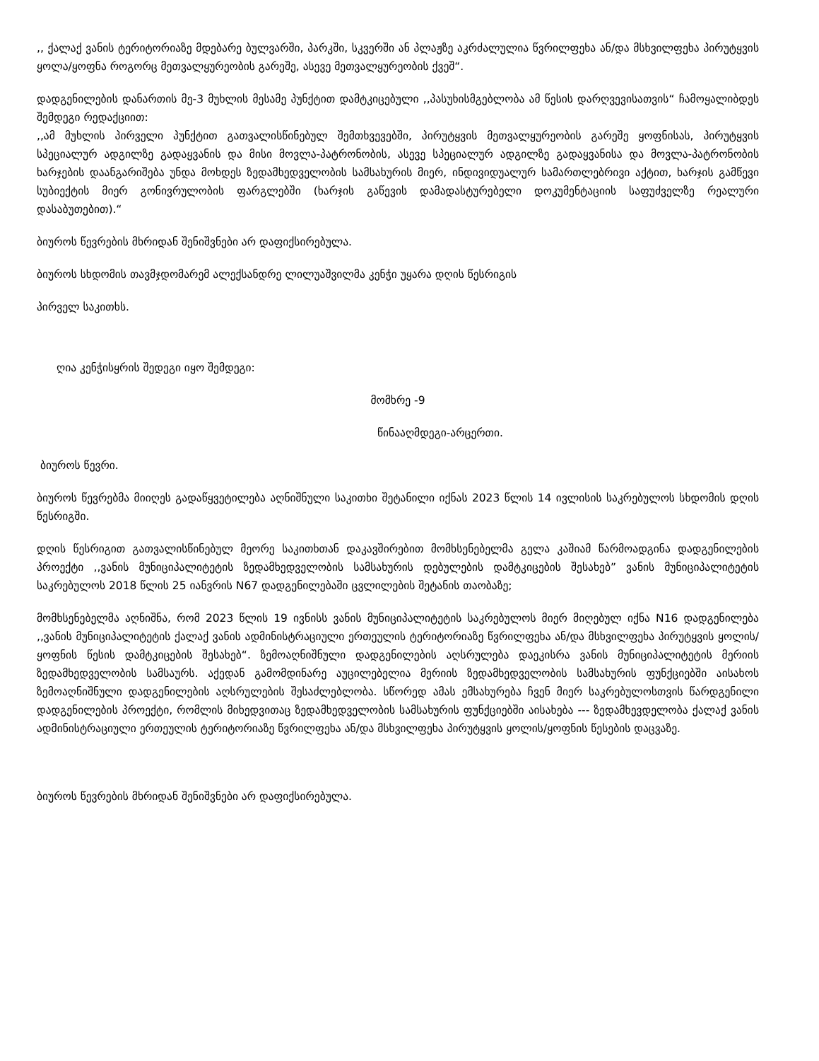,, ქალაქ ვანის ტერიტორიაზე მდებარე ბულვარში, პარკში, სკვერში ან პლაჟზე აკრძალულია წვრილფეხა ან/და მსხვილფეხა პირუტყვის ყოლა/ყოფნა როგორც მეთვალყურეობის გარეშე, ასევე მეთვალყურეობის ქვეშ“.
დადგენილების დანართის მე-3 მუხლის მესამე პუნქტით დამტკიცებული ,,პასუხისმგებლობა ამ წესის დარღვევისათვის“ ჩამოყალიბდეს შემდეგი რედაქციით:
,,ამ მუხლის პირველი პუნქტით გათვალისწინებულ შემთხვევებში, პირუტყვის მეთვალყურეობის გარეშე ყოფნისას, პირუტყვის სპეციალურ ადგილზე გადაყვანის და მისი მოვლა-პატრონობის, ასევე სპეციალურ ადგილზე გადაყვანისა და მოვლა-პატრონობის ხარჯების დაანგარიშება უნდა მოხდეს ზედამხედველობის სამსახურის მიერ, ინდივიდუალურ სამართლებრივი აქტით, ხარჯის გამწევი სუბიექტის მიერ გონივრულობის ფარგლებში (ხარჯის გაწევის დამადასტურებელი დოკუმენტაციის საფუძველზე რეალური დასაბუთებით).“
ბიუროს წევრების მხრიდან შენიშვნები არ დაფიქსირებულა.
ბიუროს სხდომის თავმჯდომარემ ალექსანდრე ლილუაშვილმა კენჭი უყარა დღის წესრიგის
პირველ საკითხს.
ღია კენჭისყრის შედეგი იყო შემდეგი:
მომხრე -9
წინააღმდეგი-არცერთი.
ბიუროს წევრი.
ბიუროს წევრებმა მიიღეს გადაწყვეტილება აღნიშნული საკითხი შეტანილი იქნას 2023 წლის 14 ივლისის საკრებულოს სხდომის დღის წესრიგში.
დღის წესრიგით გათვალისწინებულ მეორე საკითხთან დაკავშირებით მომხსენებელმა გელა კაშიამ წარმოადგინა დადგენილების პროექტი ,,ვანის მუნიციპალიტეტის ზედამხედველობის სამსახურის დებულების დამტკიცების შესახებ” ვანის მუნიციპალიტეტის საკრებულოს 2018 წლის 25 იანვრის N67 დადგენილებაში ცვლილების შეტანის თაობაზე;
მომხსენებელმა აღნიშნა, რომ 2023 წლის 19 ივნისს ვანის მუნიციპალიტეტის საკრებულოს მიერ მიღებულ იქნა N16 დადგენილება ,,ვანის მუნიციპალიტეტის ქალაქ ვანის ადმინისტრაციული ერთეულის ტერიტორიაზე წვრილფეხა ან/და მსხვილფეხა პირუტყვის ყოლის/ყოფნის წესის დამტკიცების შესახებ“. ზემოაღნიშნული დადგენილების აღსრულება დაეკისრა ვანის მუნიციპალიტეტის მერიის ზედამხედველობის სამსაურს. აქედან გამომდინარე აუცილებელია მერიის ზედამხედველობის სამსახურის ფუნქციებში აისახოს ზემოაღნიშნული დადგენილების აღსრულების შესაძლებლობა. სწორედ ამას ემსახურება ჩვენ მიერ საკრებულოსთვის წარდგენილი დადგენილების პროექტი, რომლის მიხედვითაც ზედამხედველობის სამსახურის ფუნქციებში აისახება --- ზედამხევდელობა ქალაქ ვანის ადმინისტრაციული ერთეულის ტერიტორიაზე წვრილფეხა ან/და მსხვილფეხა პირუტყვის ყოლის/ყოფნის წესების დაცვაზე.
ბიუროს წევრების მხრიდან შენიშვნები არ დაფიქსირებულა.